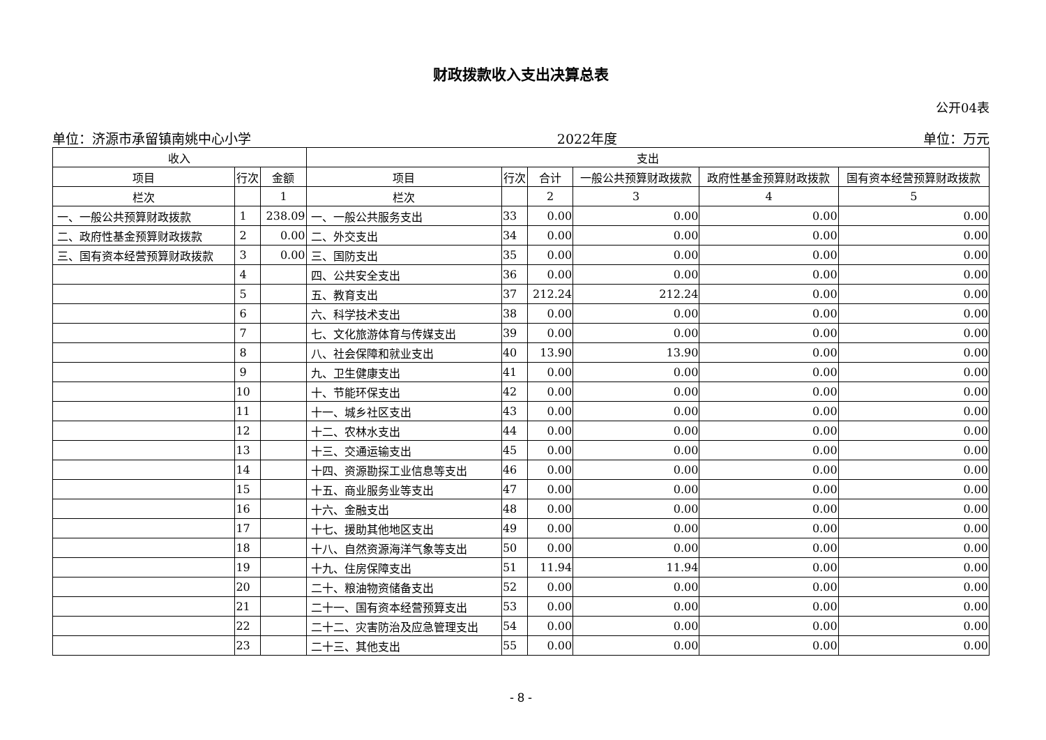财政拨款收入支出决算总表
公开04表
单位：济源市承留镇南姚中心小学 2022年度 单位：万元
| 收入 | | | 支出 | | | | | |
| --- | --- | --- | --- | --- | --- | --- | --- | --- |
| 项目 | 行次 | 金额 | 项目 | 行次 | 合计 | 一般公共预算财政拨款 | 政府性基金预算财政拨款 | 国有资本经营预算财政拨款 |
| 栏次 | | 1 | 栏次 | | 2 | 3 | 4 | 5 |
| 一、一般公共预算财政拨款 | 1 | 238.09 | 一、一般公共服务支出 | 33 | 0.00 | 0.00 | 0.00 | 0.00 |
| 二、政府性基金预算财政拨款 | 2 | 0.00 | 二、外交支出 | 34 | 0.00 | 0.00 | 0.00 | 0.00 |
| 三、国有资本经营预算财政拨款 | 3 | 0.00 | 三、国防支出 | 35 | 0.00 | 0.00 | 0.00 | 0.00 |
| | 4 | | 四、公共安全支出 | 36 | 0.00 | 0.00 | 0.00 | 0.00 |
| | 5 | | 五、教育支出 | 37 | 212.24 | 212.24 | 0.00 | 0.00 |
| | 6 | | 六、科学技术支出 | 38 | 0.00 | 0.00 | 0.00 | 0.00 |
| | 7 | | 七、文化旅游体育与传媒支出 | 39 | 0.00 | 0.00 | 0.00 | 0.00 |
| | 8 | | 八、社会保障和就业支出 | 40 | 13.90 | 13.90 | 0.00 | 0.00 |
| | 9 | | 九、卫生健康支出 | 41 | 0.00 | 0.00 | 0.00 | 0.00 |
| | 10 | | 十、节能环保支出 | 42 | 0.00 | 0.00 | 0.00 | 0.00 |
| | 11 | | 十一、城乡社区支出 | 43 | 0.00 | 0.00 | 0.00 | 0.00 |
| | 12 | | 十二、农林水支出 | 44 | 0.00 | 0.00 | 0.00 | 0.00 |
| | 13 | | 十三、交通运输支出 | 45 | 0.00 | 0.00 | 0.00 | 0.00 |
| | 14 | | 十四、资源勘探工业信息等支出 | 46 | 0.00 | 0.00 | 0.00 | 0.00 |
| | 15 | | 十五、商业服务业等支出 | 47 | 0.00 | 0.00 | 0.00 | 0.00 |
| | 16 | | 十六、金融支出 | 48 | 0.00 | 0.00 | 0.00 | 0.00 |
| | 17 | | 十七、援助其他地区支出 | 49 | 0.00 | 0.00 | 0.00 | 0.00 |
| | 18 | | 十八、自然资源海洋气象等支出 | 50 | 0.00 | 0.00 | 0.00 | 0.00 |
| | 19 | | 十九、住房保障支出 | 51 | 11.94 | 11.94 | 0.00 | 0.00 |
| | 20 | | 二十、粮油物资储备支出 | 52 | 0.00 | 0.00 | 0.00 | 0.00 |
| | 21 | | 二十一、国有资本经营预算支出 | 53 | 0.00 | 0.00 | 0.00 | 0.00 |
| | 22 | | 二十二、灾害防治及应急管理支出 | 54 | 0.00 | 0.00 | 0.00 | 0.00 |
| | 23 | | 二十三、其他支出 | 55 | 0.00 | 0.00 | 0.00 | 0.00 |
- 8 -